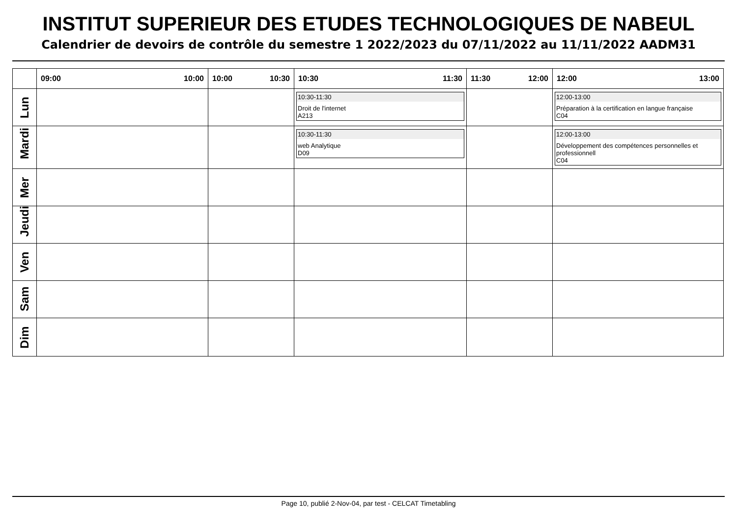INSTITUT SUPERIEUR DES ETUDES TECHNOLOGIQUES DE NABEUL
Calendrier de devoirs de contrôle du semestre 1 2022/2023 du 07/11/2022 au 11/11/2022 AADM31
| | 09:00 10:00 | 10:00 10:30 | 10:30 11:30 | 11:30 12:00 | 12:00 13:00 |
| --- | --- | --- | --- | --- | --- |
| Lun | | | 10:30-11:30 Droit de l'internet A213 | | 12:00-13:00 Préparation à la certification en langue française C04 |
| Mardi | | | 10:30-11:30 web Analytique D09 | | 12:00-13:00 Développement des compétences personnelles et professionnell C04 |
| Mer | | | | | |
| Jeudi | | | | | |
| Ven | | | | | |
| Sam | | | | | |
| Dim | | | | | |
Page 10, publié 2-Nov-04, par test - CELCAT Timetabling